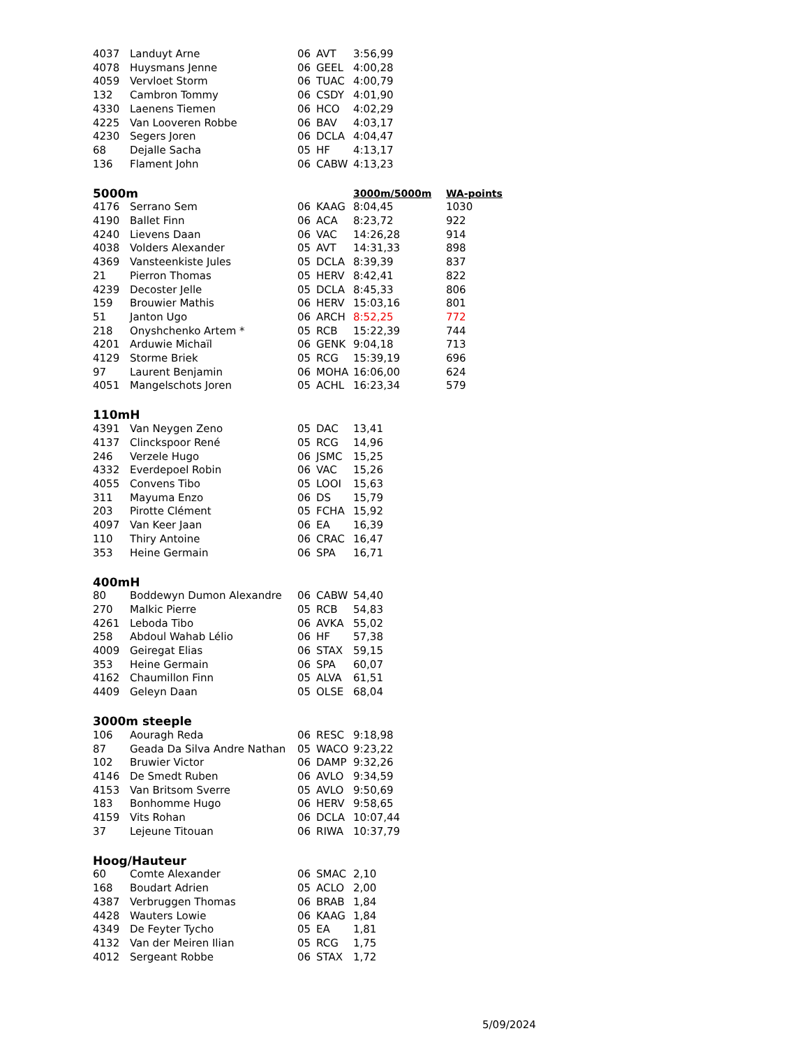| 4037 | Landuyt Arne | 06 | AVT | 3:56,99 | |
| 4078 | Huysmans Jenne | 06 | GEEL | 4:00,28 | |
| 4059 | Vervloet Storm | 06 | TUAC | 4:00,79 | |
| 132 | Cambron Tommy | 06 | CSDY | 4:01,90 | |
| 4330 | Laenens Tiemen | 06 | HCO | 4:02,29 | |
| 4225 | Van Looveren Robbe | 06 | BAV | 4:03,17 | |
| 4230 | Segers Joren | 06 | DCLA | 4:04,47 | |
| 68 | Dejalle Sacha | 05 | HF | 4:13,17 | |
| 136 | Flament John | 06 | CABW | 4:13,23 | |
| 5000m | | | | 3000m/5000m | WA-points |
| 4176 | Serrano Sem | 06 | KAAG | 8:04,45 | 1030 |
| 4190 | Ballet Finn | 06 | ACA | 8:23,72 | 922 |
| 4240 | Lievens Daan | 06 | VAC | 14:26,28 | 914 |
| 4038 | Volders Alexander | 05 | AVT | 14:31,33 | 898 |
| 4369 | Vansteenkiste Jules | 05 | DCLA | 8:39,39 | 837 |
| 21 | Pierron Thomas | 05 | HERV | 8:42,41 | 822 |
| 4239 | Decoster Jelle | 05 | DCLA | 8:45,33 | 806 |
| 159 | Brouwier Mathis | 06 | HERV | 15:03,16 | 801 |
| 51 | Janton Ugo | 06 | ARCH | 8:52,25 | 772 |
| 218 | Onyshchenko Artem * | 05 | RCB | 15:22,39 | 744 |
| 4201 | Arduwie Michaïl | 06 | GENK | 9:04,18 | 713 |
| 4129 | Storme Briek | 05 | RCG | 15:39,19 | 696 |
| 97 | Laurent Benjamin | 06 | MOHA | 16:06,00 | 624 |
| 4051 | Mangelschots Joren | 05 | ACHL | 16:23,34 | 579 |
| 110mH | | | | | |
| 4391 | Van Neygen Zeno | 05 | DAC | 13,41 | |
| 4137 | Clinckspoor René | 05 | RCG | 14,96 | |
| 246 | Verzele Hugo | 06 | JSMC | 15,25 | |
| 4332 | Everdepoel Robin | 06 | VAC | 15,26 | |
| 4055 | Convens Tibo | 05 | LOOI | 15,63 | |
| 311 | Mayuma Enzo | 06 | DS | 15,79 | |
| 203 | Pirotte Clément | 05 | FCHA | 15,92 | |
| 4097 | Van Keer Jaan | 06 | EA | 16,39 | |
| 110 | Thiry Antoine | 06 | CRAC | 16,47 | |
| 353 | Heine Germain | 06 | SPA | 16,71 | |
| 400mH | | | | | |
| 80 | Boddewyn Dumon Alexandre | 06 | CABW | 54,40 | |
| 270 | Malkic Pierre | 05 | RCB | 54,83 | |
| 4261 | Leboda Tibo | 06 | AVKA | 55,02 | |
| 258 | Abdoul Wahab Lélio | 06 | HF | 57,38 | |
| 4009 | Geiregat Elias | 06 | STAX | 59,15 | |
| 353 | Heine Germain | 06 | SPA | 60,07 | |
| 4162 | Chaumillon Finn | 05 | ALVA | 61,51 | |
| 4409 | Geleyn Daan | 05 | OLSE | 68,04 | |
| 3000m steeple | | | | | |
| 106 | Aouragh Reda | 06 | RESC | 9:18,98 | |
| 87 | Geada Da Silva Andre Nathan | 05 | WACO | 9:23,22 | |
| 102 | Bruwier Victor | 06 | DAMP | 9:32,26 | |
| 4146 | De Smedt Ruben | 06 | AVLO | 9:34,59 | |
| 4153 | Van Britsom Sverre | 05 | AVLO | 9:50,69 | |
| 183 | Bonhomme Hugo | 06 | HERV | 9:58,65 | |
| 4159 | Vits Rohan | 06 | DCLA | 10:07,44 | |
| 37 | Lejeune Titouan | 06 | RIWA | 10:37,79 | |
| Hoog/Hauteur | | | | | |
| 60 | Comte Alexander | 06 | SMAC | 2,10 | |
| 168 | Boudart Adrien | 05 | ACLO | 2,00 | |
| 4387 | Verbruggen Thomas | 06 | BRAB | 1,84 | |
| 4428 | Wauters Lowie | 06 | KAAG | 1,84 | |
| 4349 | De Feyter Tycho | 05 | EA | 1,81 | |
| 4132 | Van der Meiren Ilian | 05 | RCG | 1,75 | |
| 4012 | Sergeant Robbe | 06 | STAX | 1,72 | |
5/09/2024